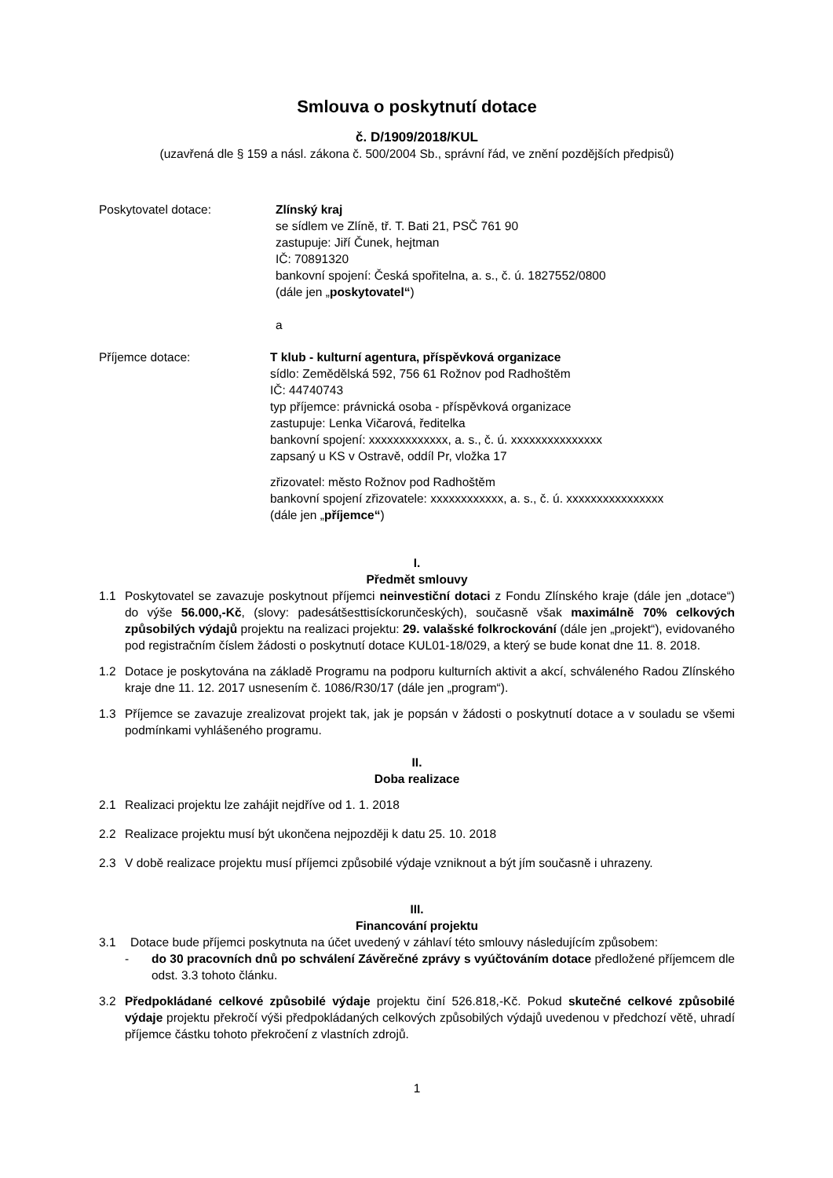Smlouva o poskytnutí dotace
č. D/1909/2018/KUL
(uzavřená dle § 159 a násl. zákona č. 500/2004 Sb., správní řád, ve znění pozdějších předpisů)
Poskytovatel dotace: Zlínský kraj
se sídlem ve Zlíně, tř. T. Bati 21, PSČ 761 90
zastupuje: Jiří Čunek, hejtman
IČ: 70891320
bankovní spojení: Česká spořitelna, a. s., č. ú. 1827552/0800
(dále jen „poskytovatel“)
a
Příjemce dotace: T klub - kulturní agentura, příspěvková organizace
sídlo: Zemědělská 592, 756 61 Rožnov pod Radhoštěm
IČ: 44740743
typ příjemce: právnická osoba - příspěvková organizace
zastupuje: Lenka Vičarová, ředitelka
bankovní spojení: xxxxxxxxxxxxx, a. s., č. ú. xxxxxxxxxxxxxxx
zapsaný u KS v Ostravě, oddíl Pr, vložka 17
zřizovatel: město Rožnov pod Radhoštěm
bankovní spojení zřizovatele: xxxxxxxxxxxx, a. s., č. ú. xxxxxxxxxxxxxxxx
(dále jen „příjemce“)
I.
Předmět smlouvy
1.1 Poskytovatel se zavazuje poskytnout příjemci neinvestiční dotaci z Fondu Zlínského kraje (dále jen „dotace“) do výše 56.000,-Kč, (slovy: padesátšesttisíckorunčeských), současně však maximálně 70% celkových způsobilých výdajů projektu na realizaci projektu: 29. valašské folkrockování (dále jen „projekt“), evidovaného pod registračním číslem žádosti o poskytnutí dotace KUL01-18/029, a který se bude konat dne 11. 8. 2018.
1.2 Dotace je poskytována na základě Programu na podporu kulturních aktivit a akcí, schváleného Radou Zlínského kraje dne 11. 12. 2017 usnesením č. 1086/R30/17 (dále jen „program“).
1.3 Příjemce se zavazuje zrealizovat projekt tak, jak je popsán v žádosti o poskytnutí dotace a v souladu se všemi podmínkami vyhlášeného programu.
II.
Doba realizace
2.1 Realizaci projektu lze zahájit nejdříve od 1. 1. 2018
2.2 Realizace projektu musí být ukončena nejpozději k datu 25. 10. 2018
2.3 V době realizace projektu musí příjemci způsobilé výdaje vzniknout a být jím současně i uhrazeny.
III.
Financování projektu
3.1 Dotace bude příjemci poskytnuta na účet uvedený v záhlaví této smlouvy následujícím způsobem:
- do 30 pracovních dnů po schválení Závěrečné zprávy s vyúčtováním dotace předložené příjemcem dle odst. 3.3 tohoto článku.
3.2 Předpokládané celkové způsobilé výdaje projektu činí 526.818,-Kč. Pokud skutečné celkové způsobilé výdaje projektu překročí výši předpokládaných celkových způsobilých výdajů uvedenou v předchozí větě, uhradí příjemce částku tohoto překročení z vlastních zdrojů.
1